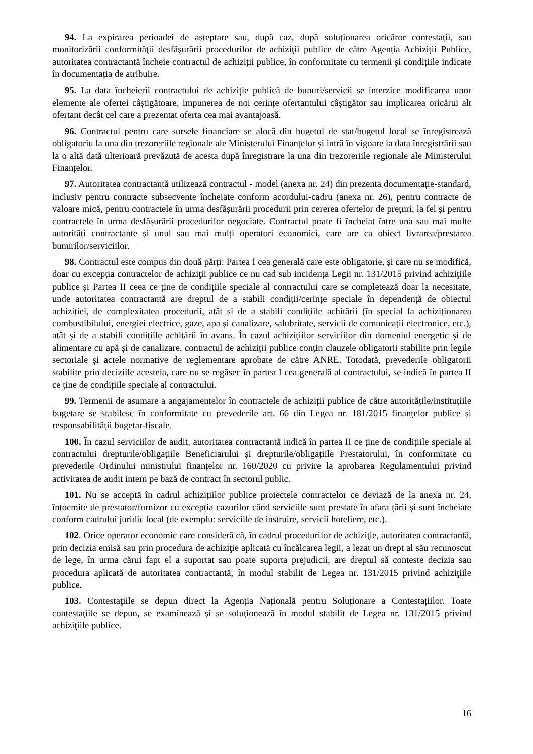94. La expirarea perioadei de așteptare sau, după caz, după soluționarea oricăror contestații, sau monitorizării conformităţii desfăşurării procedurilor de achiziţii publice de către Agenția Achiziții Publice, autoritatea contractantă încheie contractul de achiziții publice, în conformitate cu termenii și condițiile indicate în documentația de atribuire.
95. La data încheierii contractului de achiziție publică de bunuri/servicii se interzice modificarea unor elemente ale ofertei câștigătoare, impunerea de noi cerințe ofertantului câștigător sau implicarea oricărui alt ofertant decât cel care a prezentat oferta cea mai avantajoasă.
96. Contractul pentru care sursele financiare se alocă din bugetul de stat/bugetul local se înregistrează obligatoriu la una din trezoreriile regionale ale Ministerului Finanțelor și intră în vigoare la data înregistrării sau la o altă dată ulterioară prevăzută de acesta după înregistrare la una din trezoreriile regionale ale Ministerului Finanțelor.
97. Autoritatea contractantă utilizează contractul - model (anexa nr. 24) din prezenta documentație-standard, inclusiv pentru contracte subsecvente încheiate conform acordului-cadru (anexa nr. 26), pentru contracte de valoare mică, pentru contractele în urma desfășurării procedurii prin cererea ofertelor de prețuri, la fel și pentru contractele în urma desfășurării procedurilor negociate. Contractul poate fi încheiat între una sau mai multe autorități contractante și unul sau mai mulți operatori economici, care are ca obiect livrarea/prestarea bunurilor/serviciilor.
98. Contractul este compus din două părți: Partea I cea generală care este obligatorie, și care nu se modifică, doar cu excepția contractelor de achiziţii publice ce nu cad sub incidența Legii nr. 131/2015 privind achiziţiile publice și Partea II ceea ce ține de condițiile speciale al contractului care se completează doar la necesitate, unde autoritatea contractantă are dreptul de a stabili condiții/cerințe speciale în dependență de obiectul achiziției, de complexitatea procedurii, atât și de a stabili condițiile achitării (în special la achiziționarea combustibilului, energiei electrice, gaze, apa și canalizare, salubritate, servicii de comunicații electronice, etc.), atât și de a stabili condițiile achitării în avans. În cazul achizițiilor serviciilor din domeniul energetic și de alimentare cu apă și de canalizare, contractul de achiziții publice conțin clauzele obligatorii stabilite prin legile sectoriale și actele normative de reglementare aprobate de către ANRE. Totodată, prevederile obligatorii stabilite prin deciziile acesteia, care nu se regăsec în partea I cea generală al contractului, se indică în partea II ce ține de condițiile speciale al contractului.
99. Termenii de asumare a angajamentelor în contractele de achiziții publice de către autoritățile/instituțiile bugetare se stabilesc în conformitate cu prevederile art. 66 din Legea nr. 181/2015 finanțelor publice și responsabilității bugetar-fiscale.
100. În cazul serviciilor de audit, autoritatea contractantă indică în partea II ce ține de condițiile speciale al contractului drepturile/obligațiile Beneficiarului și drepturile/obligațiile Prestatorului, în conformitate cu prevederile Ordinului ministrului finanțelor nr. 160/2020 cu privire la aprobarea Regulamentului privind activitatea de audit intern pe bază de contract în sectorul public.
101. Nu se acceptă în cadrul achizițiilor publice proiectele contractelor ce deviază de la anexa nr. 24, întocmite de prestator/furnizor cu excepția cazurilor când serviciile sunt prestate în afara țării și sunt încheiate conform cadrului juridic local (de exemplu: serviciile de instruire, servicii hoteliere, etc.).
102. Orice operator economic care consideră că, în cadrul procedurilor de achiziţie, autoritatea contractantă, prin decizia emisă sau prin procedura de achiziţie aplicată cu încălcarea legii, a lezat un drept al său recunoscut de lege, în urma cărui fapt el a suportat sau poate suporta prejudicii, are dreptul să conteste decizia sau procedura aplicată de autoritatea contractantă, în modul stabilit de Legea nr. 131/2015 privind achiziţiile publice.
103. Contestaţiile se depun direct la Agenția Națională pentru Soluționare a Contestațiilor. Toate contestaţiile se depun, se examinează şi se soluţionează în modul stabilit de Legea nr. 131/2015 privind achiziţiile publice.
16